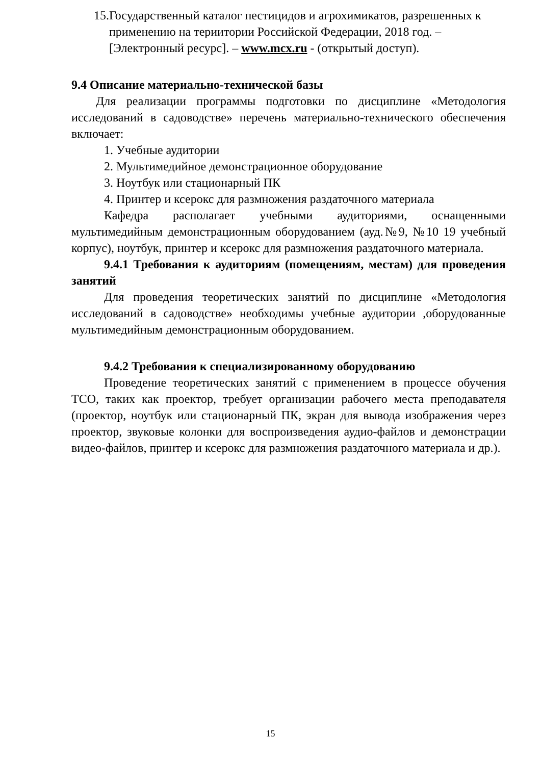15.Государственный каталог пестицидов и агрохимикатов, разрешенных к применению на териитории Российской Федерации, 2018 год. – [Электронный ресурс]. – www.mcx.ru - (открытый доступ).
9.4 Описание материально-технической базы
Для реализации программы подготовки по дисциплине «Методология исследований в садоводстве» перечень материально-технического обеспечения включает:
1. Учебные аудитории
2. Мультимедийное демонстрационное оборудование
3. Ноутбук или стационарный ПК
4. Принтер и ксерокс для размножения раздаточного материала
Кафедра располагает учебными аудиториями, оснащенными мультимедийным демонстрационным оборудованием (ауд.№9, №10 19 учебный корпус), ноутбук, принтер и ксерокс для размножения раздаточного материала.
9.4.1 Требования к аудиториям (помещениям, местам) для проведения занятий
Для проведения теоретических занятий по дисциплине «Методология исследований в садоводстве» необходимы учебные аудитории ,оборудованные мультимедийным демонстрационным оборудованием.
9.4.2 Требования к специализированному оборудованию
Проведение теоретических занятий с применением в процессе обучения ТСО, таких как проектор, требует организации рабочего места преподавателя (проектор, ноутбук или стационарный ПК, экран для вывода изображения через проектор, звуковые колонки для воспроизведения аудио-файлов и демонстрации видео-файлов, принтер и ксерокс для размножения раздаточного материала и др.).
15